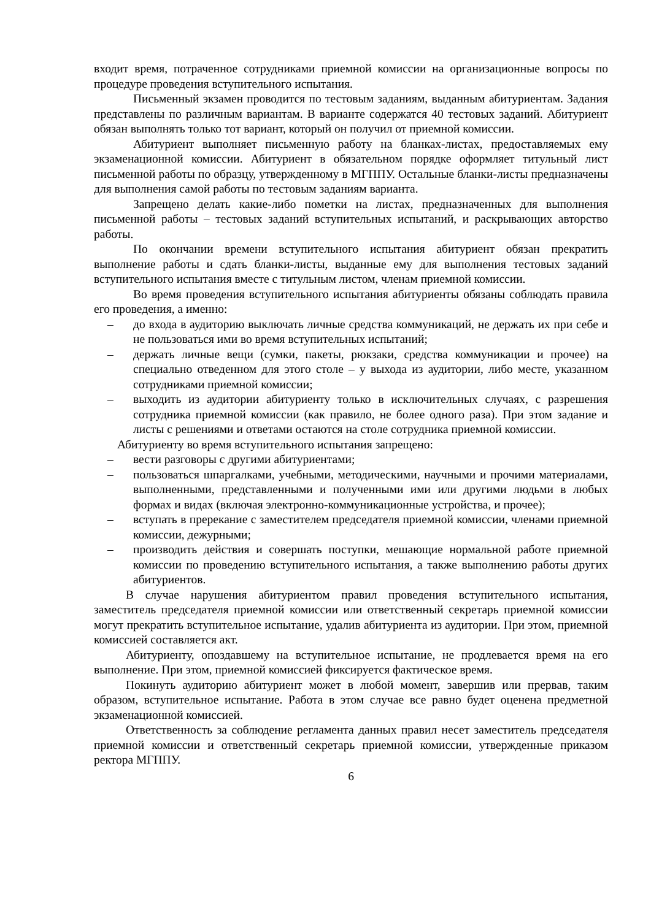входит время, потраченное сотрудниками приемной комиссии на организационные вопросы по процедуре проведения вступительного испытания.
Письменный экзамен проводится по тестовым заданиям, выданным абитуриентам. Задания представлены по различным вариантам. В варианте содержатся 40 тестовых заданий. Абитуриент обязан выполнять только тот вариант, который он получил от приемной комиссии.
Абитуриент выполняет письменную работу на бланках-листах, предоставляемых ему экзаменационной комиссии. Абитуриент в обязательном порядке оформляет титульный лист письменной работы по образцу, утвержденному в МГППУ. Остальные бланки-листы предназначены для выполнения самой работы по тестовым заданиям варианта.
Запрещено делать какие-либо пометки на листах, предназначенных для выполнения письменной работы – тестовых заданий вступительных испытаний, и раскрывающих авторство работы.
По окончании времени вступительного испытания абитуриент обязан прекратить выполнение работы и сдать бланки-листы, выданные ему для выполнения тестовых заданий вступительного испытания вместе с титульным листом, членам приемной комиссии.
Во время проведения вступительного испытания абитуриенты обязаны соблюдать правила его проведения, а именно:
– до входа в аудиторию выключать личные средства коммуникаций, не держать их при себе и не пользоваться ими во время вступительных испытаний;
– держать личные вещи (сумки, пакеты, рюкзаки, средства коммуникации и прочее) на специально отведенном для этого столе – у выхода из аудитории, либо месте, указанном сотрудниками приемной комиссии;
– выходить из аудитории абитуриенту только в исключительных случаях, с разрешения сотрудника приемной комиссии (как правило, не более одного раза). При этом задание и листы с решениями и ответами остаются на столе сотрудника приемной комиссии.
Абитуриенту во время вступительного испытания запрещено:
– вести разговоры с другими абитуриентами;
– пользоваться шпаргалками, учебными, методическими, научными и прочими материалами, выполненными, представленными и полученными ими или другими людьми в любых формах и видах (включая электронно-коммуникационные устройства, и прочее);
– вступать в пререкание с заместителем председателя приемной комиссии, членами приемной комиссии, дежурными;
– производить действия и совершать поступки, мешающие нормальной работе приемной комиссии по проведению вступительного испытания, а также выполнению работы других абитуриентов.
В случае нарушения абитуриентом правил проведения вступительного испытания, заместитель председателя приемной комиссии или ответственный секретарь приемной комиссии могут прекратить вступительное испытание, удалив абитуриента из аудитории. При этом, приемной комиссией составляется акт.
Абитуриенту, опоздавшему на вступительное испытание, не продлевается время на его выполнение. При этом, приемной комиссией фиксируется фактическое время.
Покинуть аудиторию абитуриент может в любой момент, завершив или прервав, таким образом, вступительное испытание. Работа в этом случае все равно будет оценена предметной экзаменационной комиссией.
Ответственность за соблюдение регламента данных правил несет заместитель председателя приемной комиссии и ответственный секретарь приемной комиссии, утвержденные приказом ректора МГППУ.
6